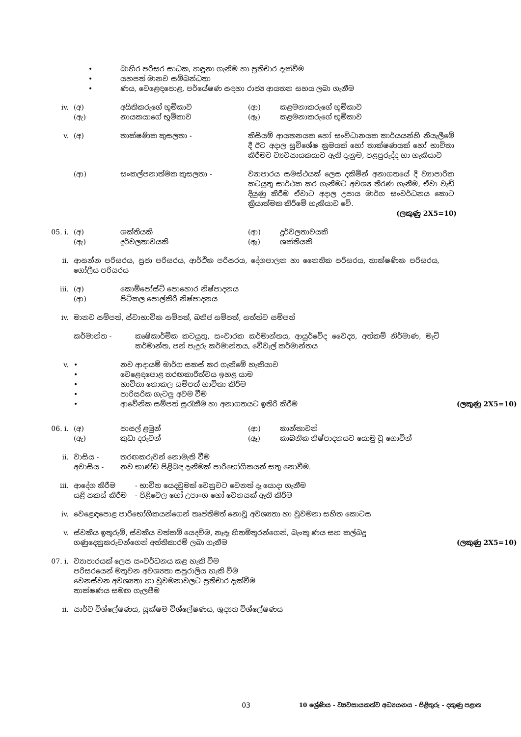• බාහිර පරිසර සාධක, හඳුනා ගැනීම හා ප්‍රතිචාර දැක්වීම
• යහපත් මානව සම්බන්ධතා
• ණය, වෙළෙඳපොළ, පර්යේෂණ සඳහා රාජ්‍ය ආයතන සහය ලබා ගැනීම
iv. (අ) අයිතිකරුගේ භූමිකාව (ආ) කළමනාකරුගේ භූමිකාව
(ඇ) නායකයාගේ භූමිකාව (ඈ) කළමනාකරුගේ භූමිකාව
v. (අ) තාක්ෂණික කුසලතා - කිසියම් ආයතනයක හෝ සංවිධානයක කාර්යයන්හි නියැලීමේ දී ඊට අදාල සුවිශේෂ ක්‍රමයක් හෝ තාක්ෂණයක් හෝ භාවිතා කිරීමට ව්‍යවසායකයාට ඇති දැනුම, පළපුරුද්ද හා හැකියාව
(ආ) සංකල්පනාත්මක කුසලතා - ව්‍යාපාරය සමස්ථයක් ලෙස දකිමින් අනාගතයේ දී ව්‍යාපාරික කටයුතු සාර්ථක කර ගැනීමට අවශ්‍ය තීරණ ගැනීම, ඒවා වැඩි දියුණු කිරීම ඒවාට අදාල උපාය මාර්ග සංවර්ධනය කොට ක්‍රියාත්මක කිරීමේ හැකියාව වේ.
(ලකුණු 2X5=10)
05. i. (අ) ශක්තියකි (ආ) දුර්වලතාවයකි
(ඇ) දුර්වලතාවයකි (ඈ) ශක්තියකි
ii. ආසන්න පරිසරය, ප්‍රජා පරිසරය, ආර්ථික පරිසරය, දේශපාලන හා නෛතික පරිසරය, තාක්ෂණික පරිසරය, ගෝලීය පරිසරය
iii. (අ) කොම්පෝස්ට් පොහොර නිෂ්පාදනය
(ආ) පිටිකල පොල්කිරි නිෂ්පාදනය
iv. මානව සම්පත්, ස්වාභාවික සම්පත්, ඛනිජ සම්පත්, සත්ත්ව සම්පත්
කර්මාන්ත - කෘෂිකාර්මික කටයුතු, සංචාරක කර්මාන්තය, ආයුර්වේද වෛද්‍ය, අත්කම් නිර්මාණ, මැටි කර්මාන්ත, පන් පැදුරු කර්මාන්තය, වේවැල් කර්මාන්තය
v. • නව ආදායම් මාර්ග සකස් කර ගැනීමේ හැකියාව
• වෙළෙඳපොළ තරඟකාරීත්වය ඉහළ යාම
• භාවිතා නොකල සම්පත් භාවිතා කිරීම
• පාරිසරික ගැටලු අවම වීම
• ආවේනික සම්පත් සුරැකීම හා අනාගතයට ඉතිරි කිරීම
(ලකුණු 2X5=10)
06. i. (අ) පාසල් ළමුන් (ආ) කාන්තාවන්
(ඇ) කුඩා දරුවන් (ඈ) කාබනික නිෂ්පාදනයට යොමු වූ ගොවීන්
ii. වාසිය - තරඟකරුවන් නොමැති වීම
අවාසිය - නව භාණ්ඩ පිළිබඳ දැනීමක් පාරිභෝගිකයන් සතු නොවීම.
iii. ආදේශ කිරීම - භාවිත යෙදවුමක් වෙනුවට වෙනත් දෑ යොදා ගැනීම
යළි සකස් කිරීම - පිළිවෙල හෝ උපාංග හෝ වෙනසක් ඇති කිරීම
iv. වෙළෙඳපොළ පාරිභෝගිකයන්ගෙන් තෘප්තිමත් නොවූ අවශ්‍යතා හා වුවමනා සහිත කොටස
v. ස්වකීය ඉතුරුම්, ස්වකීය වත්කම් යෙදවීම, නෑදෑ හිතමිතුරන්ගෙන්, බැංකු ණය සහ කල්බදු
ගණුදෙනුකරුවන්ගෙන් අත්තිකාරම් ලබා ගැනීම
(ලකුණු 2X5=10)
07. i. ව්‍යාපාරයක් ලෙස සංවර්ධනය කළ හැකි වීම
පරිසරයෙන් මතුවන අවශ්‍යතා සපුරාලිය හැකි වීම
වෙනස්වන අවශ්‍යතා හා වුවමනාවලට ප්‍රතිචාර දැක්වීම
තාක්ෂණය සමඟ ගැලපීම
ii. සාර්ව විශ්ලේෂණය, සූක්ෂම විශ්ලේෂණය, ශුද්‍යත විශ්ලේෂණය
03
10 ශ්‍රේණිය - ව්‍යවසායකත්ව අධ්‍යයනය - පිළිතුරු - දකුණු පළාත